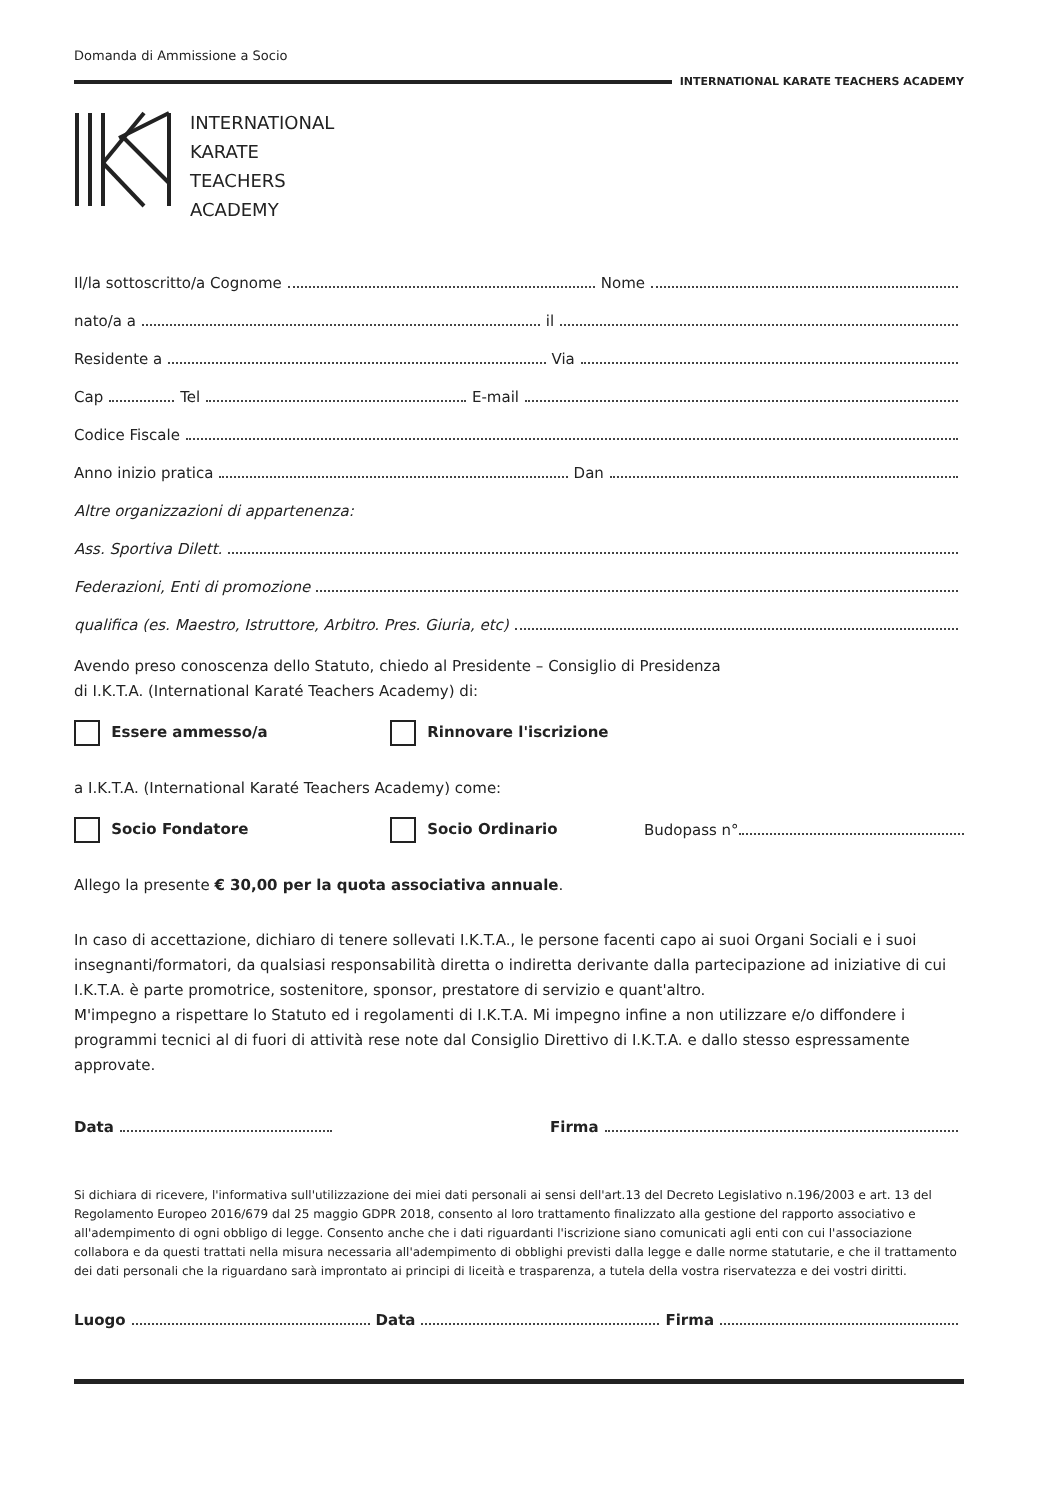Domanda di Ammissione a Socio
INTERNATIONAL KARATE TEACHERS ACADEMY
INTERNATIONAL
KARATE
TEACHERS
ACADEMY
Il/la sottoscritto/a Cognome Nome
nato/a a il
Residente a Via
Cap Tel E-mail
Codice Fiscale
Anno inizio pratica Dan
Altre organizzazioni di appartenenza:
Ass. Sportiva Dilett.
Federazioni, Enti di promozione
qualifica (es. Maestro, Istruttore, Arbitro. Pres. Giuria, etc)
Avendo preso conoscenza dello Statuto, chiedo al Presidente – Consiglio di Presidenza
di I.K.T.A. (International Karaté Teachers Academy) di:
Essere ammesso/a Rinnovare l'iscrizione
a I.K.T.A. (International Karaté Teachers Academy) come:
Socio Fondatore Socio Ordinario Budopass n°
Allego la presente € 30,00 per la quota associativa annuale.
In caso di accettazione, dichiaro di tenere sollevati I.K.T.A., le persone facenti capo ai suoi Organi Sociali e i suoi insegnanti/formatori, da qualsiasi responsabilità diretta o indiretta derivante dalla partecipazione ad iniziative di cui I.K.T.A. è parte promotrice, sostenitore, sponsor, prestatore di servizio e quant'altro.
M'impegno a rispettare lo Statuto ed i regolamenti di I.K.T.A. Mi impegno infine a non utilizzare e/o diffondere i programmi tecnici al di fuori di attività rese note dal Consiglio Direttivo di I.K.T.A. e dallo stesso espressamente approvate.
Data Firma
Si dichiara di ricevere, l'informativa sull'utilizzazione dei miei dati personali ai sensi dell'art.13 del Decreto Legislativo n.196/2003 e art. 13 del Regolamento Europeo 2016/679 dal 25 maggio GDPR 2018, consento al loro trattamento finalizzato alla gestione del rapporto associativo e all'adempimento di ogni obbligo di legge. Consento anche che i dati riguardanti l'iscrizione siano comunicati agli enti con cui l'associazione collabora e da questi trattati nella misura necessaria all'adempimento di obblighi previsti dalla legge e dalle norme statutarie, e che il trattamento dei dati personali che la riguardano sarà improntato ai principi di liceità e trasparenza, a tutela della vostra riservatezza e dei vostri diritti.
Luogo Data Firma